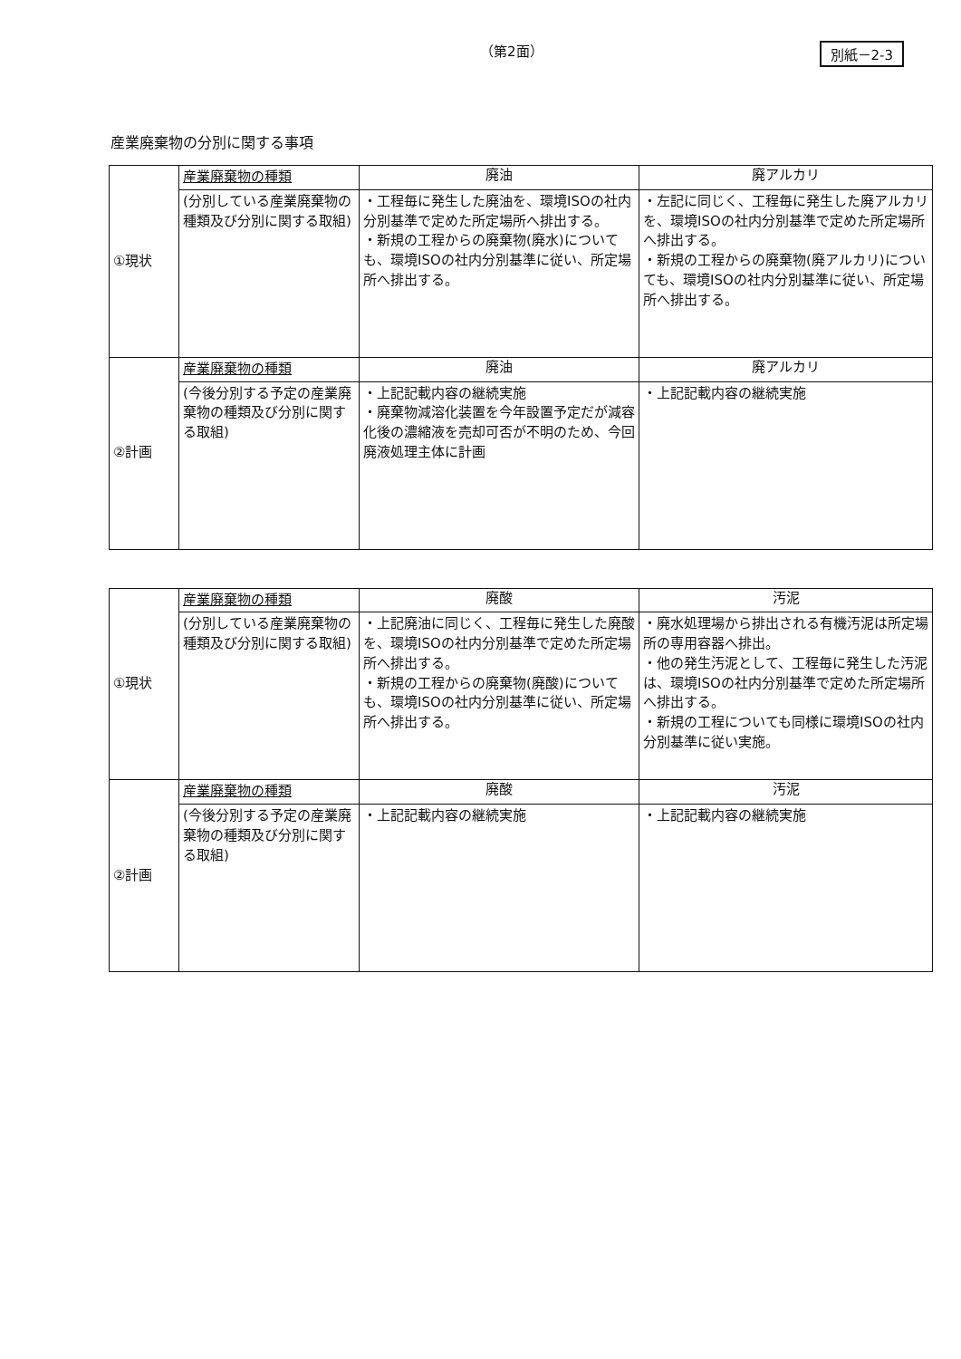（第2面） 別紙－2-3
産業廃棄物の分別に関する事項
| ①現状 | 産業廃棄物の種類 | 廃油 | 廃アルカリ |
| | (分別している産業廃棄物の種類及び分別に関する取組) | ・工程毎に発生した廃油を、環境ISOの社内分別基準で定めた所定場所へ排出する。 ・新規の工程からの廃棄物(廃水)についても、環境ISOの社内分別基準に従い、所定場所へ排出する。 | ・左記に同じく、工程毎に発生した廃アルカリを、環境ISOの社内分別基準で定めた所定場所へ排出する。 ・新規の工程からの廃棄物(廃アルカリ)についても、環境ISOの社内分別基準に従い、所定場所へ排出する。 |
| ②計画 | 産業廃棄物の種類 | 廃油 | 廃アルカリ |
| | (今後分別する予定の産業廃棄物の種類及び分別に関する取組) | ・上記記載内容の継続実施 ・廃棄物減溶化装置を今年設置予定だが減容化後の濃縮液を売却可否が不明のため、今回廃液処理主体に計画 | ・上記記載内容の継続実施 |
| ①現状 | 産業廃棄物の種類 | 廃酸 | 汚泥 |
| | (分別している産業廃棄物の種類及び分別に関する取組) | ・上記廃油に同じく、工程毎に発生した廃酸を、環境ISOの社内分別基準で定めた所定場所へ排出する。 ・新規の工程からの廃棄物(廃酸)についても、環境ISOの社内分別基準に従い、所定場所へ排出する。 | ・廃水処理場から排出される有機汚泥は所定場所の専用容器へ排出。 ・他の発生汚泥として、工程毎に発生した汚泥は、環境ISOの社内分別基準で定めた所定場所へ排出する。 ・新規の工程についても同様に環境ISOの社内分別基準に従い実施。 |
| ②計画 | 産業廃棄物の種類 | 廃酸 | 汚泥 |
| | (今後分別する予定の産業廃棄物の種類及び分別に関する取組) | ・上記記載内容の継続実施 | ・上記記載内容の継続実施 |